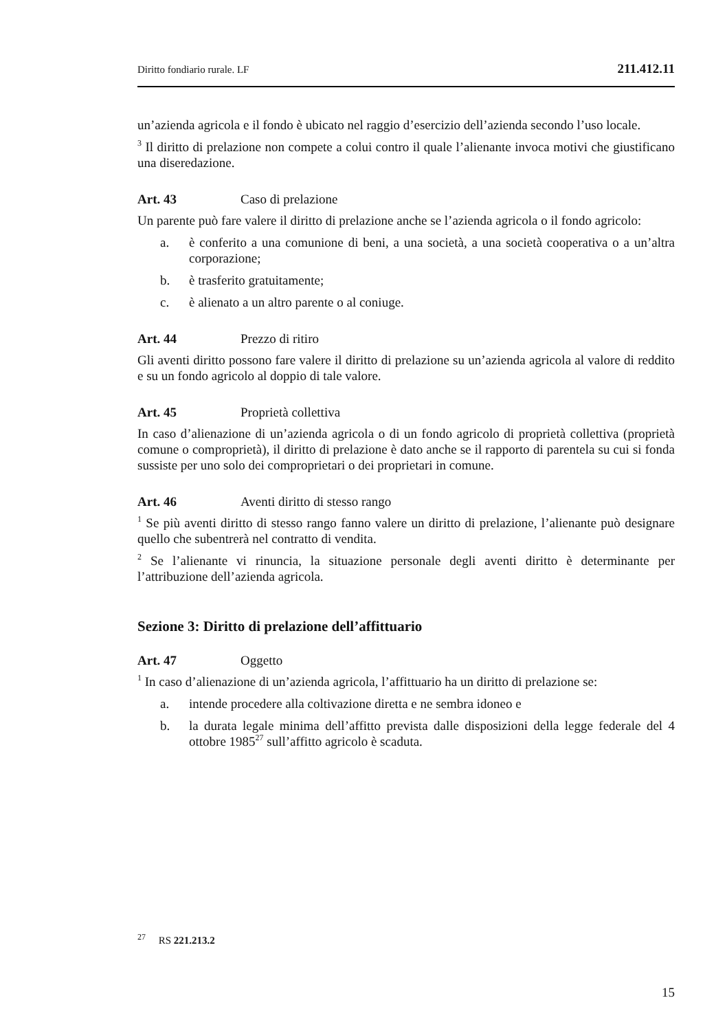Diritto fondiario rurale. LF 211.412.11
un’azienda agricola e il fondo è ubicato nel raggio d’esercizio dell’azienda secondo l’uso locale.
<sup>3</sup> Il diritto di prelazione non compete a colui contro il quale l’alienante invoca motivi che giustificano una diseredazione.
Art. 43 Caso di prelazione
Un parente può fare valere il diritto di prelazione anche se l’azienda agricola o il fondo agricolo:
a. è conferito a una comunione di beni, a una società, a una società cooperativa o a un’altra corporazione;
b. è trasferito gratuitamente;
c. è alienato a un altro parente o al coniuge.
Art. 44 Prezzo di ritiro
Gli aventi diritto possono fare valere il diritto di prelazione su un’azienda agricola al valore di reddito e su un fondo agricolo al doppio di tale valore.
Art. 45 Proprietà collettiva
In caso d’alienazione di un’azienda agricola o di un fondo agricolo di proprietà collettiva (proprietà comune o comproprietà), il diritto di prelazione è dato anche se il rapporto di parentela su cui si fonda sussiste per uno solo dei comproprietari o dei proprietari in comune.
Art. 46 Aventi diritto di stesso rango
<sup>1</sup> Se più aventi diritto di stesso rango fanno valere un diritto di prelazione, l’alienante può designare quello che subentrerà nel contratto di vendita.
<sup>2</sup> Se l’alienante vi rinuncia, la situazione personale degli aventi diritto è determinante per l’attribuzione dell’azienda agricola.
Sezione 3: Diritto di prelazione dell’affittuario
Art. 47 Oggetto
<sup>1</sup> In caso d’alienazione di un’azienda agricola, l’affittuario ha un diritto di prelazione se:
a. intende procedere alla coltivazione diretta e ne sembra idoneo e
b. la durata legale minima dell’affitto prevista dalle disposizioni della legge federale del 4 ottobre 1985<sup>27</sup> sull’affitto agricolo è scaduta.
<sup>27</sup> RS 221.213.2
15